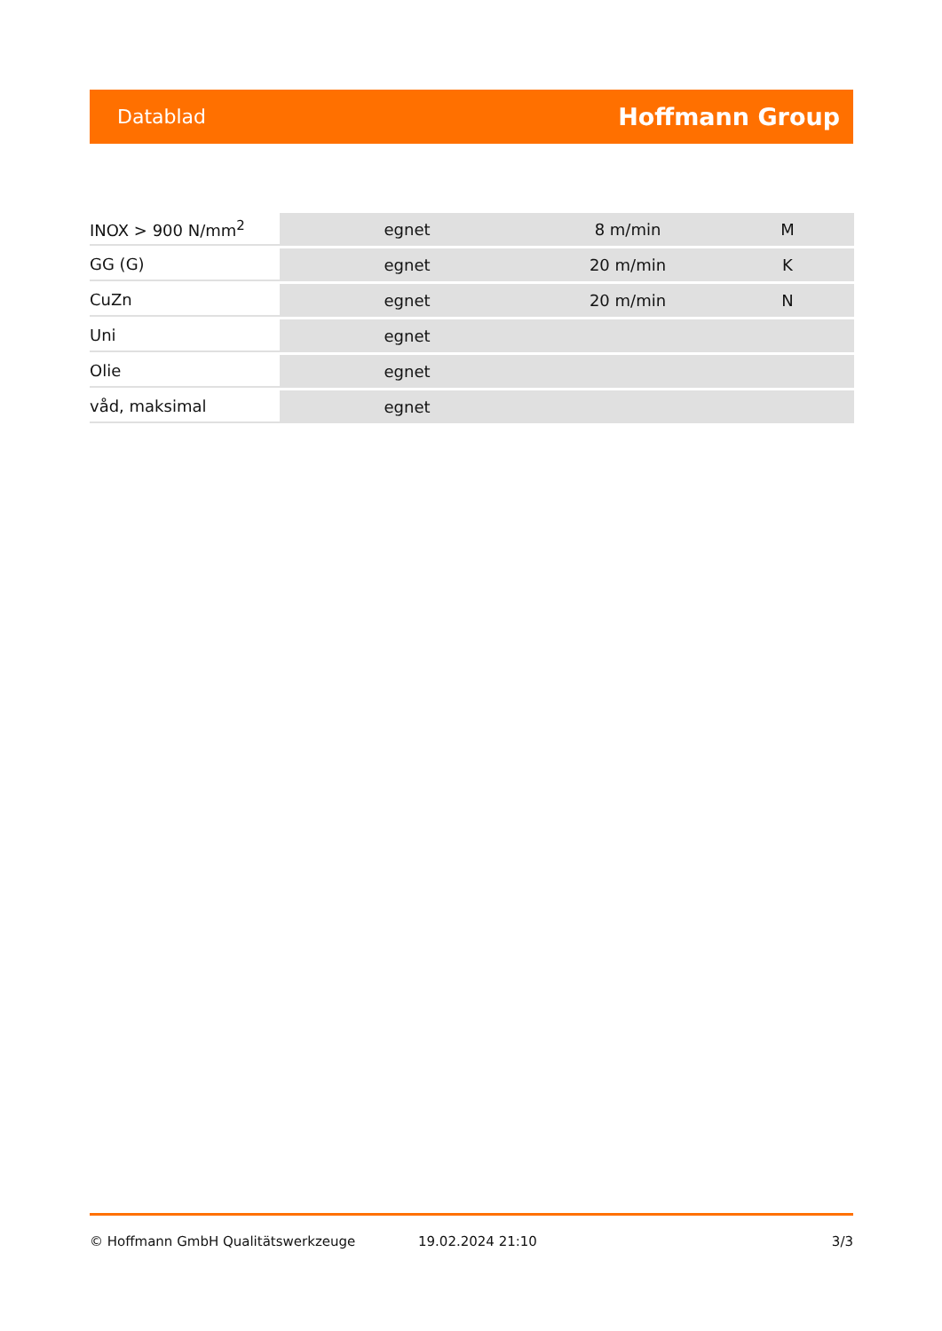Datablad Hoffmann Group
| INOX > 900 N/mm<sup>2</sup> | egnet | 8 m/min | M |
| GG (G) | egnet | 20 m/min | K |
| CuZn | egnet | 20 m/min | N |
| Uni | egnet | | |
| Olie | egnet | | |
| våd, maksimal | egnet | | |
© Hoffmann GmbH Qualitätswerkzeuge 19.02.2024 21:10 3/3